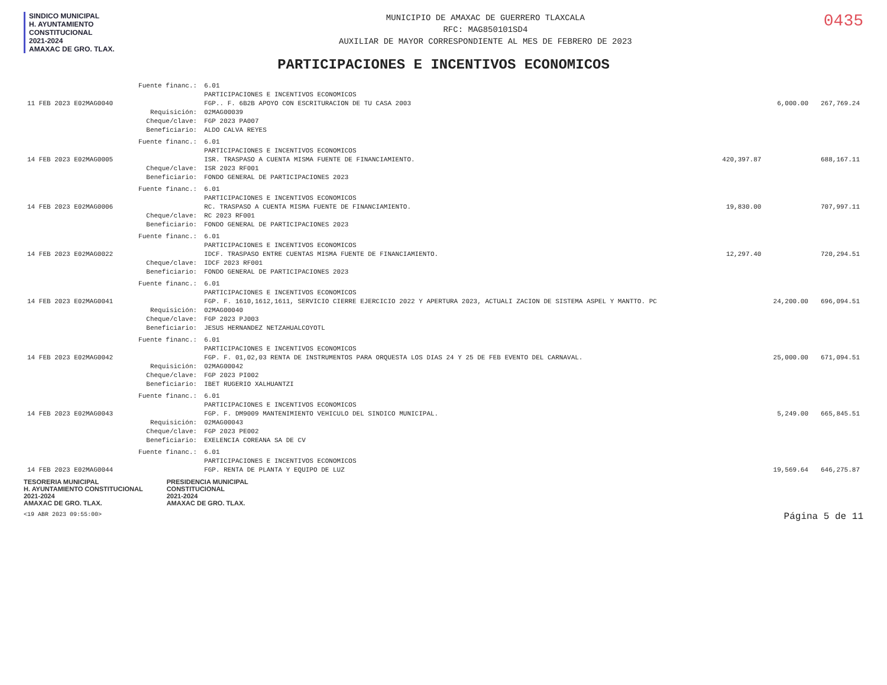SINDICO MUNICIPAL
H. AYUNTAMIENTO
CONSTITUCIONAL
2021-2024
AMAXAC DE GRO. TLAX.
MUNICIPIO DE AMAXAC DE GUERRERO TLAXCALA
RFC: MAG850101SD4
AUXILIAR DE MAYOR CORRESPONDIENTE AL MES DE FEBRERO DE 2023
0435
PARTICIPACIONES E INCENTIVOS ECONOMICOS
| | Fuente financ.: | 6.01 | | | |
| | | PARTICIPACIONES E INCENTIVOS ECONOMICOS | | | |
| 11 FEB 2023 E02MAG0040 | | FGP.. F. 6B2B APOYO CON ESCRITURACION DE TU CASA 2003 | | 6,000.00 | 267,769.24 |
| | Requisición: | 02MAG00039 | | | |
| | Cheque/clave: | FGP 2023 PA007 | | | |
| | Beneficiario: | ALDO CALVA REYES | | | |
| | Fuente financ.: | 6.01 | | | |
| | | PARTICIPACIONES E INCENTIVOS ECONOMICOS | | | |
| 14 FEB 2023 E02MAG0005 | | ISR. TRASPASO A CUENTA MISMA FUENTE DE FINANCIAMIENTO. | 420,397.87 | | 688,167.11 |
| | Cheque/clave: | ISR 2023 RF001 | | | |
| | Beneficiario: | FONDO GENERAL DE PARTICIPACIONES 2023 | | | |
| | Fuente financ.: | 6.01 | | | |
| | | PARTICIPACIONES E INCENTIVOS ECONOMICOS | | | |
| 14 FEB 2023 E02MAG0006 | | RC. TRASPASO A CUENTA MISMA FUENTE DE FINANCIAMIENTO. | 19,830.00 | | 707,997.11 |
| | Cheque/clave: | RC 2023 RF001 | | | |
| | Beneficiario: | FONDO GENERAL DE PARTICIPACIONES 2023 | | | |
| | Fuente financ.: | 6.01 | | | |
| | | PARTICIPACIONES E INCENTIVOS ECONOMICOS | | | |
| 14 FEB 2023 E02MAG0022 | | IDCF. TRASPASO ENTRE CUENTAS MISMA FUENTE DE FINANCIAMIENTO. | 12,297.40 | | 720,294.51 |
| | Cheque/clave: | IDCF 2023 RF001 | | | |
| | Beneficiario: | FONDO GENERAL DE PARTICIPACIONES 2023 | | | |
| | Fuente financ.: | 6.01 | | | |
| | | PARTICIPACIONES E INCENTIVOS ECONOMICOS | | | |
| 14 FEB 2023 E02MAG0041 | | FGP. F. 1610,1612,1611, SERVICIO CIERRE EJERCICIO 2022 Y APERTURA 2023, ACTUALI ZACION DE SISTEMA ASPEL Y MANTTO. PC | | 24,200.00 | 696,094.51 |
| | Requisición: | 02MAG00040 | | | |
| | Cheque/clave: | FGP 2023 PJ003 | | | |
| | Beneficiario: | JESUS HERNANDEZ NETZAHUALCOYOTL | | | |
| | Fuente financ.: | 6.01 | | | |
| | | PARTICIPACIONES E INCENTIVOS ECONOMICOS | | | |
| 14 FEB 2023 E02MAG0042 | | FGP. F. 01,02,03 RENTA DE INSTRUMENTOS PARA ORQUESTA LOS DIAS 24 Y 25 DE FEB EVENTO DEL CARNAVAL. | | 25,000.00 | 671,094.51 |
| | Requisición: | 02MAG00042 | | | |
| | Cheque/clave: | FGP 2023 PI002 | | | |
| | Beneficiario: | IBET RUGERIO XALHUANTZI | | | |
| | Fuente financ.: | 6.01 | | | |
| | | PARTICIPACIONES E INCENTIVOS ECONOMICOS | | | |
| 14 FEB 2023 E02MAG0043 | | FGP. F. DM9009 MANTENIMIENTO VEHICULO DEL SINDICO MUNICIPAL. | | 5,249.00 | 665,845.51 |
| | Requisición: | 02MAG00043 | | | |
| | Cheque/clave: | FGP 2023 PE002 | | | |
| | Beneficiario: | EXELENCIA COREANA SA DE CV | | | |
| | Fuente financ.: | 6.01 | | | |
| | | PARTICIPACIONES E INCENTIVOS ECONOMICOS | | | |
| 14 FEB 2023 E02MAG0044 | | FGP. RENTA DE PLANTA Y EQUIPO DE LUZ | | 19,569.64 | 646,275.87 |
TESORERIA MUNICIPAL
H. AYUNTAMIENTO CONSTITUCIONAL
2021-2024
AMAXAC DE GRO. TLAX.
PRESIDENCIA MUNICIPAL
CONSTITUCIONAL
2021-2024
AMAXAC DE GRO. TLAX.
<19 ABR 2023 09:55:00> Página 5 de 11